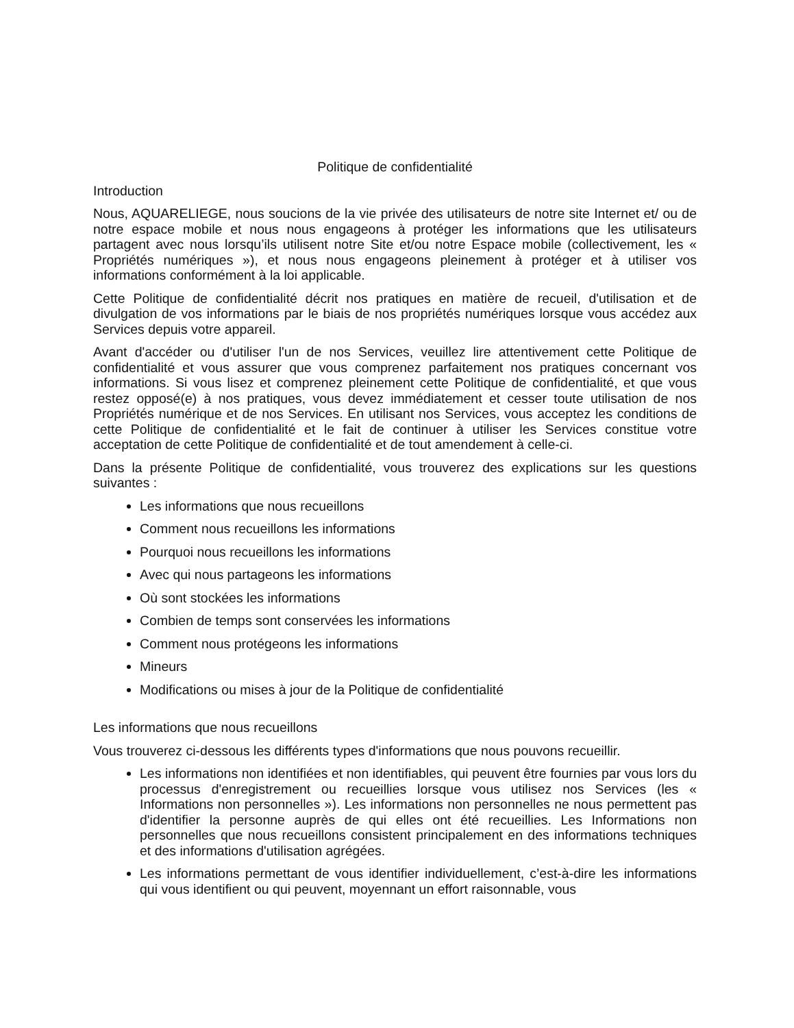Politique de confidentialité
Introduction
Nous, AQUARELIEGE, nous soucions de la vie privée des utilisateurs de notre site Internet et/ ou de notre espace mobile et nous nous engageons à protéger les informations que les utilisateurs partagent avec nous lorsqu’ils utilisent notre Site et/ou notre Espace mobile (collectivement, les « Propriétés numériques »), et nous nous engageons pleinement à protéger et à utiliser vos informations conformément à la loi applicable.
Cette Politique de confidentialité décrit nos pratiques en matière de recueil, d'utilisation et de divulgation de vos informations par le biais de nos propriétés numériques lorsque vous accédez aux Services depuis votre appareil.
Avant d'accéder ou d'utiliser l'un de nos Services, veuillez lire attentivement cette Politique de confidentialité et vous assurer que vous comprenez parfaitement nos pratiques concernant vos informations. Si vous lisez et comprenez pleinement cette Politique de confidentialité, et que vous restez opposé(e) à nos pratiques, vous devez immédiatement et cesser toute utilisation de nos Propriétés numérique et de nos Services. En utilisant nos Services, vous acceptez les conditions de cette Politique de confidentialité et le fait de continuer à utiliser les Services constitue votre acceptation de cette Politique de confidentialité et de tout amendement à celle-ci.
Dans la présente Politique de confidentialité, vous trouverez des explications sur les questions suivantes :
Les informations que nous recueillons
Comment nous recueillons les informations
Pourquoi nous recueillons les informations
Avec qui nous partageons les informations
Où sont stockées les informations
Combien de temps sont conservées les informations
Comment nous protégeons les informations
Mineurs
Modifications ou mises à jour de la Politique de confidentialité
Les informations que nous recueillons
Vous trouverez ci-dessous les différents types d'informations que nous pouvons recueillir.
Les informations non identifiées et non identifiables, qui peuvent être fournies par vous lors du processus d'enregistrement ou recueillies lorsque vous utilisez nos Services (les « Informations non personnelles »). Les informations non personnelles ne nous permettent pas d'identifier la personne auprès de qui elles ont été recueillies. Les Informations non personnelles que nous recueillons consistent principalement en des informations techniques et des informations d'utilisation agrégées.
Les informations permettant de vous identifier individuellement, c’est-à-dire les informations qui vous identifient ou qui peuvent, moyennant un effort raisonnable, vous